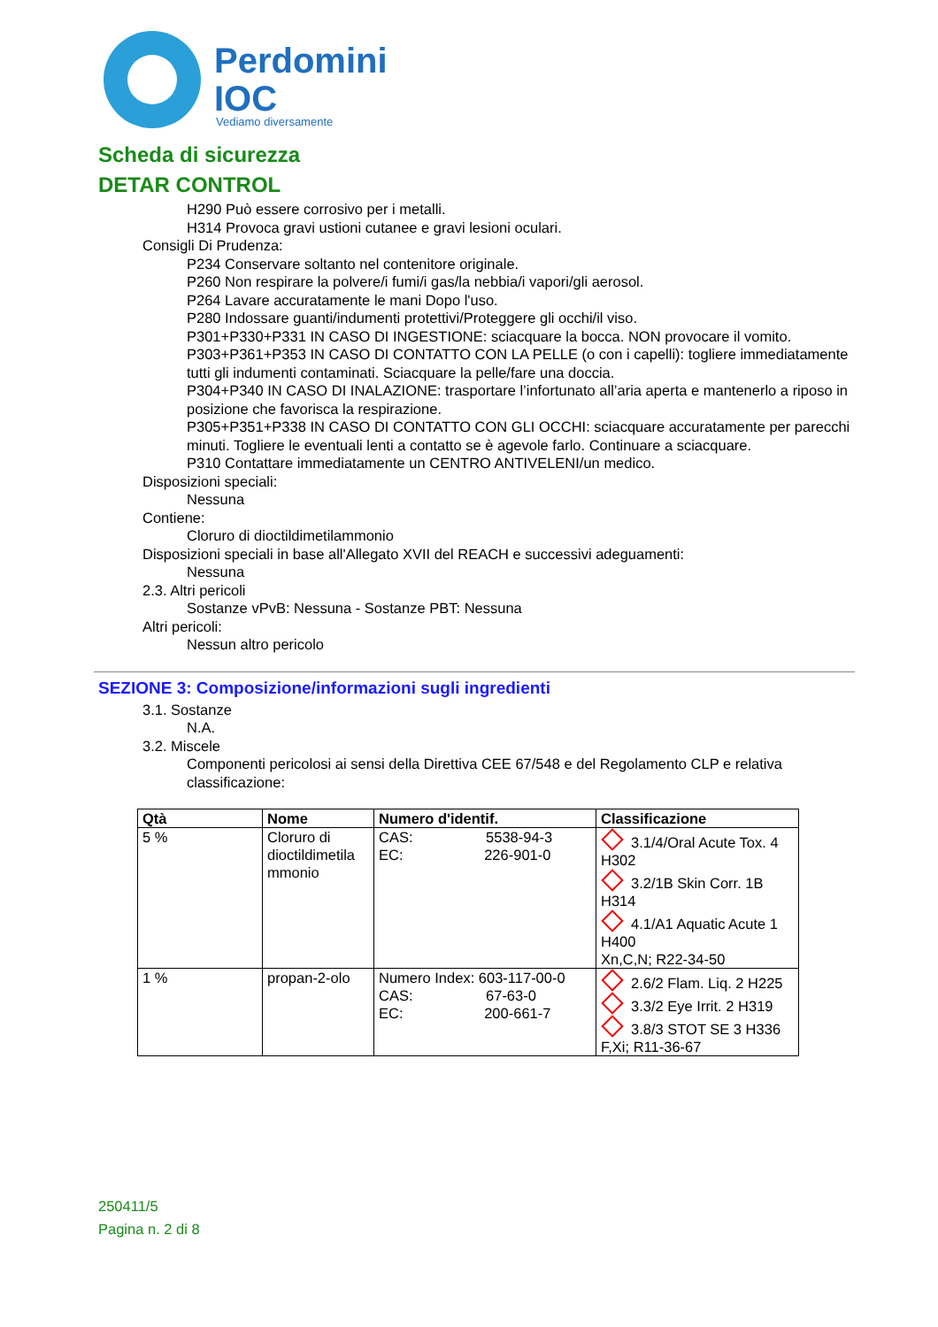Perdomini
IOC
Vediamo diversamente
Scheda di sicurezza
DETAR CONTROL
H290 Può essere corrosivo per i metalli.
H314 Provoca gravi ustioni cutanee e gravi lesioni oculari.
Consigli Di Prudenza:
P234 Conservare soltanto nel contenitore originale.
P260 Non respirare la polvere/i fumi/i gas/la nebbia/i vapori/gli aerosol.
P264 Lavare accuratamente le mani Dopo l'uso.
P280 Indossare guanti/indumenti protettivi/Proteggere gli occhi/il viso.
P301+P330+P331 IN CASO DI INGESTIONE: sciacquare la bocca. NON provocare il vomito.
P303+P361+P353 IN CASO DI CONTATTO CON LA PELLE (o con i capelli): togliere immediatamente tutti gli indumenti contaminati. Sciacquare la pelle/fare una doccia.
P304+P340 IN CASO DI INALAZIONE: trasportare l’infortunato all’aria aperta e mantenerlo a riposo in posizione che favorisca la respirazione.
P305+P351+P338 IN CASO DI CONTATTO CON GLI OCCHI: sciacquare accuratamente per parecchi minuti. Togliere le eventuali lenti a contatto se è agevole farlo. Continuare a sciacquare.
P310 Contattare immediatamente un CENTRO ANTIVELENI/un medico.
Disposizioni speciali:
Nessuna
Contiene:
Cloruro di dioctildimetilammonio
Disposizioni speciali in base all'Allegato XVII del REACH e successivi adeguamenti:
Nessuna
2.3. Altri pericoli
Sostanze vPvB: Nessuna - Sostanze PBT: Nessuna
Altri pericoli:
Nessun altro pericolo
SEZIONE 3: Composizione/informazioni sugli ingredienti
3.1. Sostanze
N.A.
3.2. Miscele
Componenti pericolosi ai sensi della Direttiva CEE 67/548 e del Regolamento CLP e relativa classificazione:
| Qtà | Nome | Numero d'identif. | Classificazione |
| --- | --- | --- | --- |
| 5 % | Cloruro di dioctildimetila mmonio | CAS: 5538-94-3 EC: 226-901-0 | 3.1/4/Oral Acute Tox. 4 H302 3.2/1B Skin Corr. 1B H314 4.1/A1 Aquatic Acute 1 H400 Xn,C,N; R22-34-50 |
| 1 % | propan-2-olo | Numero Index: 603-117-00-0 CAS: 67-63-0 EC: 200-661-7 | 2.6/2 Flam. Liq. 2 H225 3.3/2 Eye Irrit. 2 H319 3.8/3 STOT SE 3 H336 F,Xi; R11-36-67 |
250411/5
Pagina n. 2 di 8